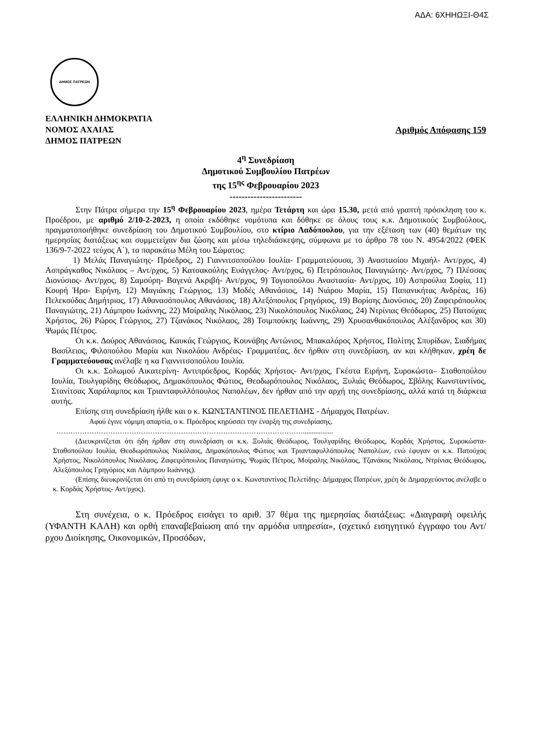ΑΔΑ: 6ΧΗΗΩΞΙ-Θ4Σ
ΔΗΜΟΣ ΠΑΤΡΕΩΝ
ΕΛΛΗΝΙΚΗ ΔΗΜΟΚΡΑΤΙΑ
ΝΟΜΟΣ ΑΧΑΙΑΣ Αριθμός Απόφασης 159
ΔΗΜΟΣ ΠΑΤΡΕΩΝ
4<sup>η</sup> Συνεδρίαση
Δημοτικού Συμβουλίου Πατρέων
της 15<sup>ης</sup> Φεβρουαρίου 2023
------------------------
Στην Πάτρα σήμερα την 15<sup>η</sup> Φεβρουαρίου 2023, ημέρα Τετάρτη και ώρα 15.30, μετά από γραπτή πρόσκληση του κ. Προέδρου, με αριθμό 2/10-2-2023, η οποία εκδόθηκε νομότυπα και δόθηκε σε όλους τους κ.κ. Δημοτικούς Συμβούλους, πραγματοποιήθηκε συνεδρίαση του Δημοτικού Συμβουλίου, στο κτίριο Λαδόπουλου, για την εξέταση των (40) θεμάτων της ημερησίας διατάξεως και συμμετείχαν δια ζώσης και μέσω τηλεδιάσκεψης, σύμφωνα με το άρθρο 78 του Ν. 4954/2022 (ΦΕΚ 136/9-7-2022 τεύχος Α΄), τα παρακάτω Μέλη του Σώματος:
1) Μελάς Παναγιώτης- Πρόεδρος, 2) Γιαννιτσοπούλου Ιουλία- Γραμματεύουσα, 3) Αναστασίου Μιχαήλ- Αντ/ρχος, 4) Ασπράγκαθος Νικόλαος – Αντ/ρχος, 5) Κατσακούλης Ευάγγελος- Αντ/ρχος, 6) Πετρόπουλος Παναγιώτης- Αντ/ρχος, 7) Πλέσσας Διονύσιος- Αντ/ρχος, 8) Σαμούρη- Βαγενά Ακριβή- Αντ/ρχος, 9) Τογιοπούλου Αναστασία- Αντ/ρχος, 10) Ασπρούλια Σοφία, 11) Κουρή Ήρα- Ειρήνη, 12) Μαγιάκης Γεώργιος, 13) Μοδές Αθανάσιος, 14) Νιάρου Μαρία, 15) Παπανικήτας Ανδρέας, 16) Πελεκούδας Δημήτριος, 17) Αθανασόπουλος Αθανάσιος, 18) Αλεξόπουλος Γρηγόριος, 19) Βορίσης Διονύσιος, 20) Ζαφειρόπουλος Παναγιώτης, 21) Λάμπρου Ιωάννης, 22) Μοίραλης Νικόλαος, 23) Νικολόπουλος Νικόλαος, 24) Ντρίνιας Θεόδωρος, 25) Πατούχας Χρήστος, 26) Ρώρος Γεώργιος, 27) Τζανάκος Νικόλαος, 28) Τσιμπούκης Ιωάννης, 29) Χρυσανθακόπουλος Αλέξανδρος και 30) Ψωμάς Πέτρος.
Οι κ.κ. Δούρος Αθανάσιος, Καυκάς Γεώργιος, Κουνάβης Αντώνιος, Μπακαλάρος Χρήστος, Πολίτης Σπυρίδων, Σιαδήμας Βασίλειος, Φιλοπούλου Μαρία και Νικολάου Ανδρέας- Γραμματέας, δεν ήρθαν στη συνεδρίαση, αν και κλήθηκαν, χρέη δε Γραμματεύουσας ανέλαβε η κα Γιαννιτσοπούλου Ιουλία.
Οι κ.κ. Σολωμού Αικατερίνη- Αντιπρόεδρος, Κορδάς Χρήστος- Αντ/ρχος, Γκέστα Ειρήνη, Συροκώστα– Σταθοπούλου Ιουλία, Τουλγαρίδης Θεόδωρος, Δημακόπουλος Φώτιος, Θεοδωρόπουλος Νικόλαος, Ξυλιάς Θεόδωρος, Σβόλης Κωνσταντίνος, Στανίτσας Χαράλαμπος και Τριανταφυλλόπουλος Ναπολέων, δεν ήρθαν από την αρχή της συνεδρίασης, αλλά κατά τη διάρκεια αυτής.
Επίσης στη συνεδρίαση ήλθε και ο κ. ΚΩΝΣΤΑΝΤΙΝΟΣ ΠΕΛΕΤΙΔΗΣ - Δήμαρχος Πατρέων.
Αφού έγινε νόμιμη απαρτία, ο κ. Πρόεδρος κηρύσσει την έναρξη της συνεδρίασης.
…………………………………………………………………………………………….................
(Διευκρινίζεται ότι ήδη ήρθαν στη συνεδρίαση οι κ.κ. Ξυλιάς Θεόδωρος, Τουλγαρίδης Θεόδωρος, Κορδάς Χρήστος, Συροκώστα-Σταθοπούλου Ιουλία, Θεοδωρόπουλος Νικόλαος, Δημακόπουλος Φώτιος και Τριανταφυλλόπουλος Ναπολέων, ενώ έφυγαν οι κ.κ. Πατούχας Χρήστος, Νικολόπουλος Νικόλαος, Ζαφειρόπουλος Παναγιώτης, Ψωμάς Πέτρος, Μοίραλης Νικόλαος, Τζανάκος Νικόλαος, Ντρίνιας Θεόδωρος, Αλεξόπουλος Γρηγόριος και Λάμπρου Ιωάννης).
(Επίσης διευκρινίζεται ότι από τη συνεδρίαση έφυγε ο κ. Κωνσταντίνος Πελετίδης- Δήμαρχος Πατρέων, χρέη δε Δημαρχεύοντος ανέλαβε ο κ. Κορδάς Χρήστος- Αντ/ρχος).
Στη συνέχεια, ο κ. Πρόεδρος εισάγει το αριθ. 37 θέμα της ημερησίας διατάξεως: «Διαγραφή οφειλής (ΥΦΑΝΤΗ ΚΑΛΗ) και ορθή επαναβεβαίωση από την αρμόδια υπηρεσία», (σχετικό εισηγητικό έγγραφο του Αντ/ρχου Διοίκησης, Οικονομικών, Προσόδων,